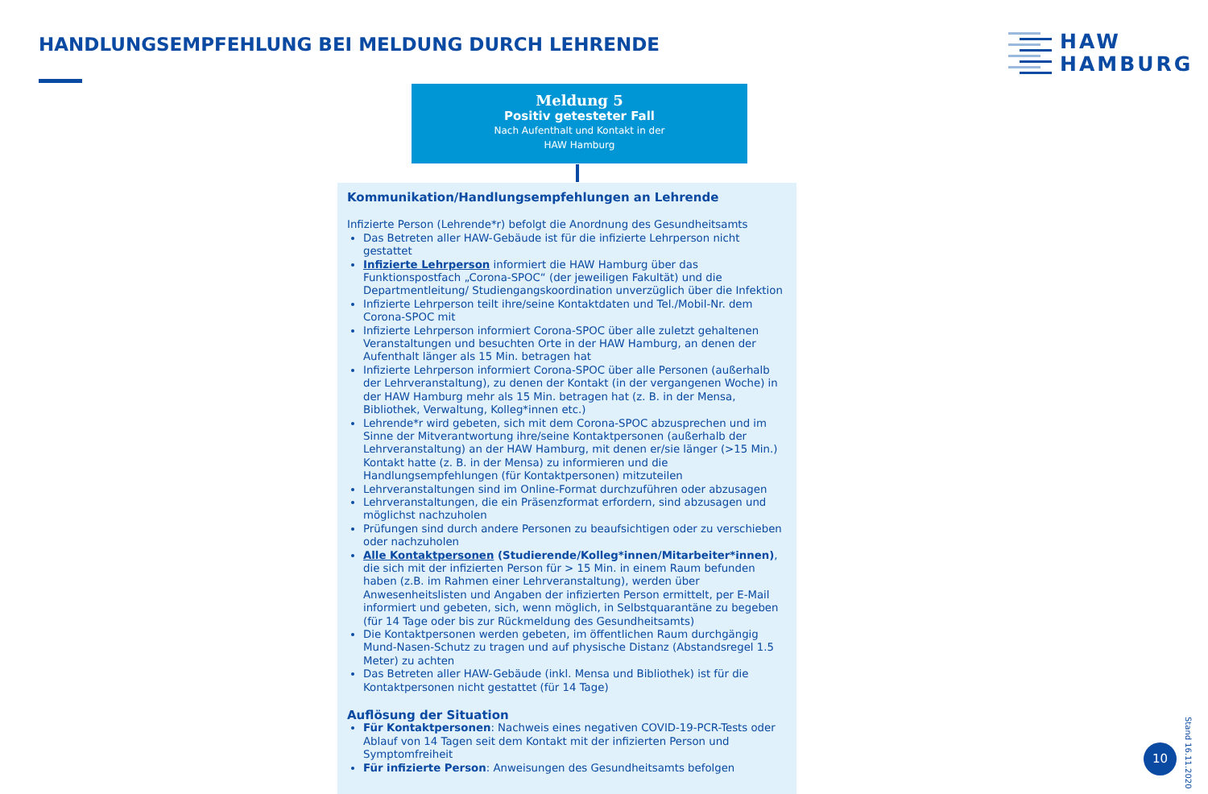HANDLUNGSEMPFEHLUNG BEI MELDUNG DURCH LEHRENDE
HAW
HAMBURG
Meldung 5
Positiv getesteter Fall
Nach Aufenthalt und Kontakt in der
HAW Hamburg
Kommunikation/Handlungsempfehlungen an Lehrende
Infizierte Person (Lehrende*r) befolgt die Anordnung des Gesundheitsamts
Das Betreten aller HAW-Gebäude ist für die infizierte Lehrperson nicht gestattet
Infizierte Lehrperson informiert die HAW Hamburg über das Funktionspostfach „Corona-SPOC“ (der jeweiligen Fakultät) und die Departmentleitung/ Studiengangskoordination unverzüglich über die Infektion
Infizierte Lehrperson teilt ihre/seine Kontaktdaten und Tel./Mobil-Nr. dem Corona-SPOC mit
Infizierte Lehrperson informiert Corona-SPOC über alle zuletzt gehaltenen Veranstaltungen und besuchten Orte in der HAW Hamburg, an denen der Aufenthalt länger als 15 Min. betragen hat
Infizierte Lehrperson informiert Corona-SPOC über alle Personen (außerhalb der Lehrveranstaltung), zu denen der Kontakt (in der vergangenen Woche) in der HAW Hamburg mehr als 15 Min. betragen hat (z. B. in der Mensa, Bibliothek, Verwaltung, Kolleg*innen etc.)
Lehrende*r wird gebeten, sich mit dem Corona-SPOC abzusprechen und im Sinne der Mitverantwortung ihre/seine Kontaktpersonen (außerhalb der Lehrveranstaltung) an der HAW Hamburg, mit denen er/sie länger (>15 Min.) Kontakt hatte (z. B. in der Mensa) zu informieren und die Handlungsempfehlungen (für Kontaktpersonen) mitzuteilen
Lehrveranstaltungen sind im Online-Format durchzuführen oder abzusagen
Lehrveranstaltungen, die ein Präsenzformat erfordern, sind abzusagen und möglichst nachzuholen
Prüfungen sind durch andere Personen zu beaufsichtigen oder zu verschieben oder nachzuholen
Alle Kontaktpersonen (Studierende/Kolleg*innen/Mitarbeiter*innen), die sich mit der infizierten Person für > 15 Min. in einem Raum befunden haben (z.B. im Rahmen einer Lehrveranstaltung), werden über Anwesenheitslisten und Angaben der infizierten Person ermittelt, per E-Mail informiert und gebeten, sich, wenn möglich, in Selbstquarantäne zu begeben (für 14 Tage oder bis zur Rückmeldung des Gesundheitsamts)
Die Kontaktpersonen werden gebeten, im öffentlichen Raum durchgängig Mund-Nasen-Schutz zu tragen und auf physische Distanz (Abstandsregel 1.5 Meter) zu achten
Das Betreten aller HAW-Gebäude (inkl. Mensa und Bibliothek) ist für die Kontaktpersonen nicht gestattet (für 14 Tage)
Auflösung der Situation
Für Kontaktpersonen: Nachweis eines negativen COVID-19-PCR-Tests oder Ablauf von 14 Tagen seit dem Kontakt mit der infizierten Person und Symptomfreiheit
Für infizierte Person: Anweisungen des Gesundheitsamts befolgen
10
Stand 16.11.2020